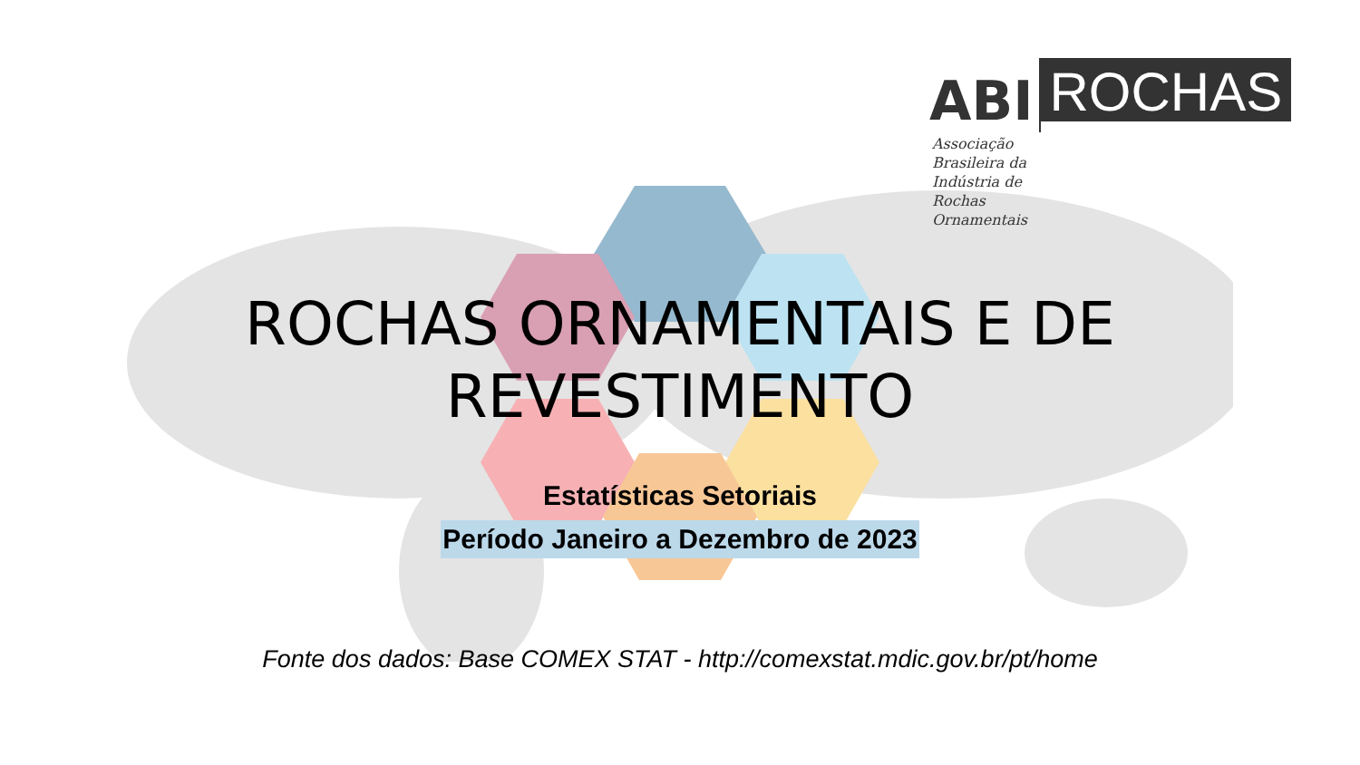ABI
ROCHAS
Associação
Brasileira da
Indústria de
Rochas
Ornamentais
ROCHAS ORNAMENTAIS E DE REVESTIMENTO
Estatísticas Setoriais
Período Janeiro a Dezembro de 2023
Fonte dos dados: Base COMEX STAT - http://comexstat.mdic.gov.br/pt/home